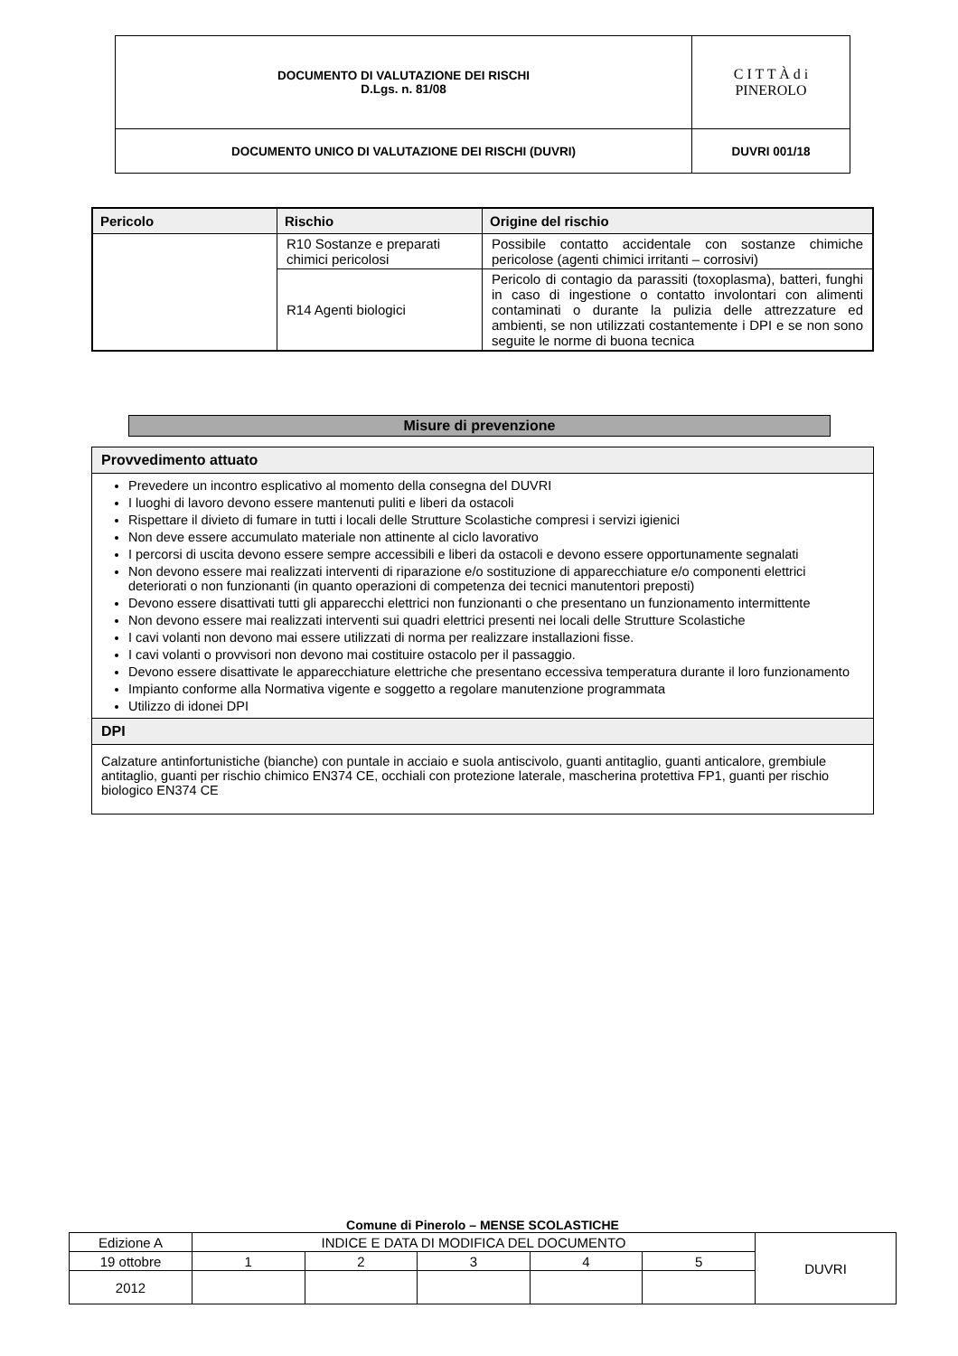| DOCUMENTO DI VALUTAZIONE DEI RISCHI D.Lgs. n. 81/08 | C I T T À d i PINEROLO |
| DOCUMENTO UNICO DI VALUTAZIONE DEI RISCHI (DUVRI) | DUVRI 001/18 |
| Pericolo | Rischio | Origine del rischio |
| --- | --- | --- |
| | R10 Sostanze e preparati chimici pericolosi | Possibile contatto accidentale con sostanze chimiche pericolose (agenti chimici irritanti – corrosivi) |
| | R14 Agenti biologici | Pericolo di contagio da parassiti (toxoplasma), batteri, funghi in caso di ingestione o contatto involontari con alimenti contaminati o durante la pulizia delle attrezzature ed ambienti, se non utilizzati costantemente i DPI e se non sono seguite le norme di buona tecnica |
Misure di prevenzione
| Provvedimento attuato |
| --- |
| Prevedere un incontro esplicativo al momento della consegna del DUVRI I luoghi di lavoro devono essere mantenuti puliti e liberi da ostacoli Rispettare il divieto di fumare in tutti i locali delle Strutture Scolastiche compresi i servizi igienici Non deve essere accumulato materiale non attinente al ciclo lavorativo I percorsi di uscita devono essere sempre accessibili e liberi da ostacoli e devono essere opportunamente segnalati Non devono essere mai realizzati interventi di riparazione e/o sostituzione di apparecchiature e/o componenti elettrici deteriorati o non funzionanti (in quanto operazioni di competenza dei tecnici manutentori preposti) Devono essere disattivati tutti gli apparecchi elettrici non funzionanti o che presentano un funzionamento intermittente Non devono essere mai realizzati interventi sui quadri elettrici presenti nei locali delle Strutture Scolastiche I cavi volanti non devono mai essere utilizzati di norma per realizzare installazioni fisse. I cavi volanti o provvisori non devono mai costituire ostacolo per il passaggio. Devono essere disattivate le apparecchiature elettriche che presentano eccessiva temperatura durante il loro funzionamento Impianto conforme alla Normativa vigente e soggetto a regolare manutenzione programmata Utilizzo di idonei DPI |
| DPI |
| Calzature antinfortunistiche (bianche) con puntale in acciaio e suola antiscivolo, guanti antitaglio, guanti anticalore, grembiule antitaglio, guanti per rischio chimico EN374 CE, occhiali con protezione laterale, mascherina protettiva FP1, guanti per rischio biologico EN374 CE |
Comune di Pinerolo – MENSE SCOLASTICHE
| Edizione A | INDICE E DATA DI MODIFICA DEL DOCUMENTO | | | | | DUVRI |
| 19 ottobre | 1 | 2 | 3 | 4 | 5 | |
| 2012 | | | | | | |